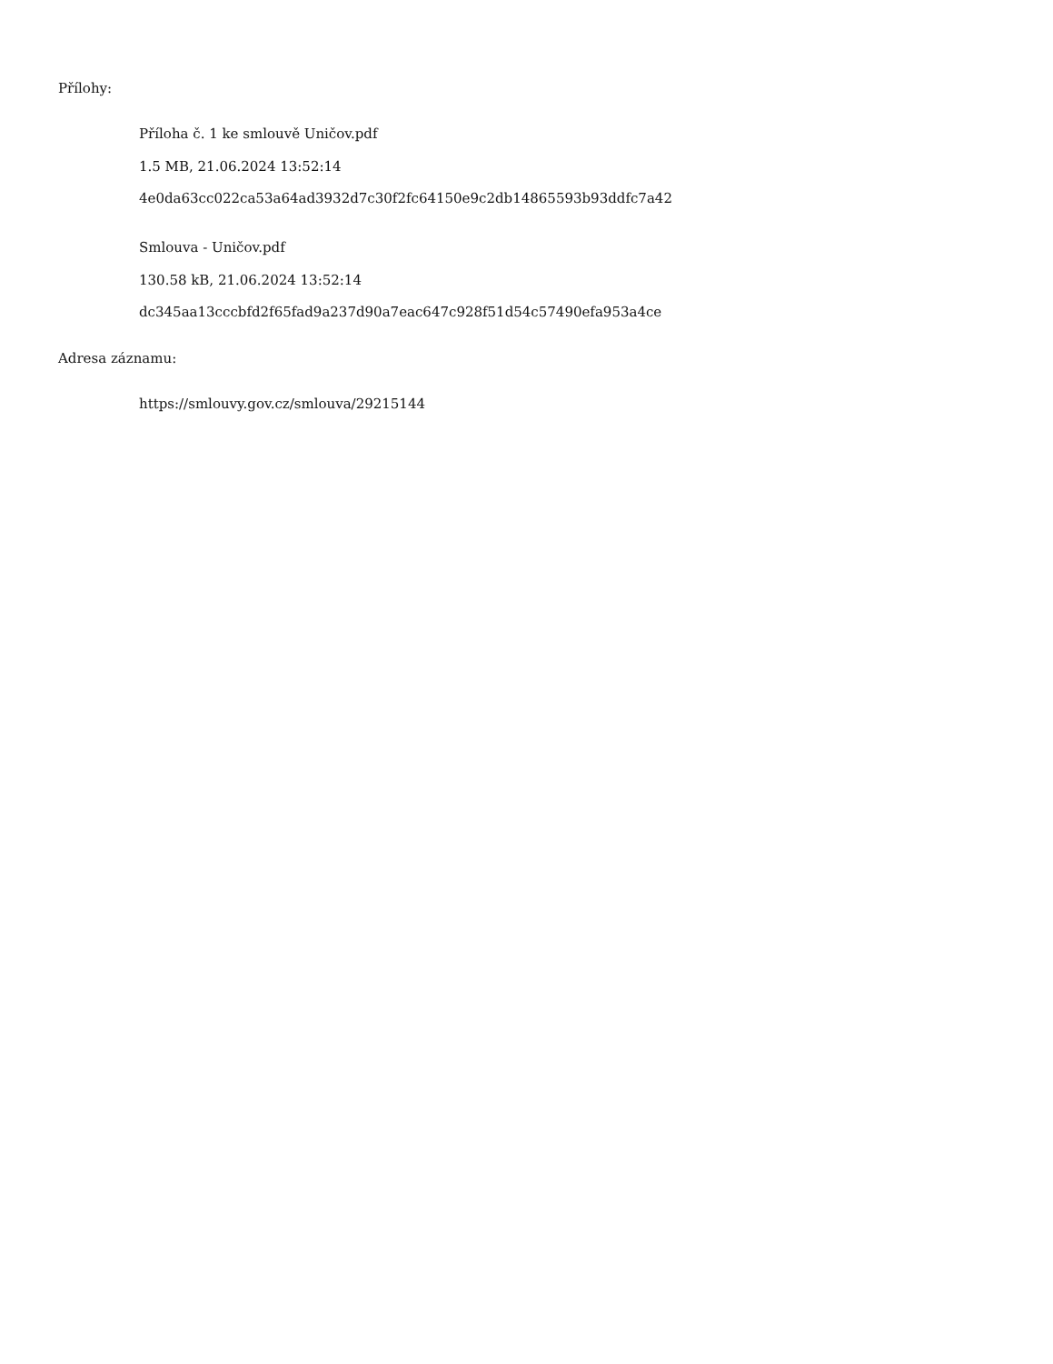Přílohy:
Příloha č. 1 ke smlouvě Uničov.pdf
1.5 MB, 21.06.2024 13:52:14
4e0da63cc022ca53a64ad3932d7c30f2fc64150e9c2db14865593b93ddfc7a42
Smlouva - Uničov.pdf
130.58 kB, 21.06.2024 13:52:14
dc345aa13cccbfd2f65fad9a237d90a7eac647c928f51d54c57490efa953a4ce
Adresa záznamu:
https://smlouvy.gov.cz/smlouva/29215144